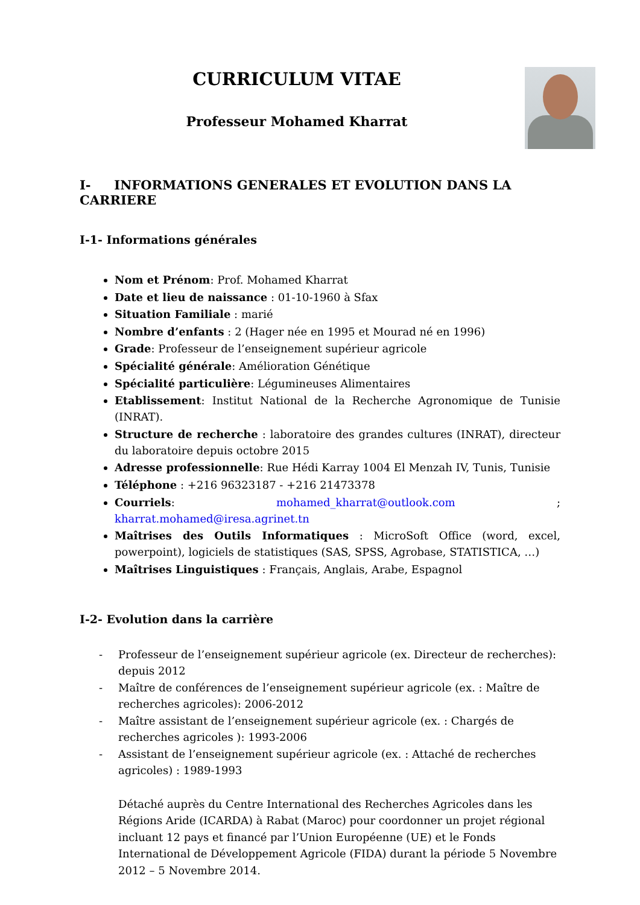CURRICULUM VITAE
Professeur Mohamed Kharrat
I- INFORMATIONS GENERALES ET EVOLUTION DANS LA CARRIERE
I-1- Informations générales
Nom et Prénom: Prof. Mohamed Kharrat
Date et lieu de naissance : 01-10-1960 à Sfax
Situation Familiale : marié
Nombre d’enfants : 2 (Hager née en 1995 et Mourad né en 1996)
Grade: Professeur de l’enseignement supérieur agricole
Spécialité générale: Amélioration Génétique
Spécialité particulière: Légumineuses Alimentaires
Etablissement: Institut National de la Recherche Agronomique de Tunisie (INRAT).
Structure de recherche : laboratoire des grandes cultures (INRAT), directeur du laboratoire depuis octobre 2015
Adresse professionnelle: Rue Hédi Karray 1004 El Menzah IV, Tunis, Tunisie
Téléphone : +216 96323187 - +216 21473378
Courriels: mohamed_kharrat@outlook.com ; kharrat.mohamed@iresa.agrinet.tn
Maîtrises des Outils Informatiques : MicroSoft Office (word, excel, powerpoint), logiciels de statistiques (SAS, SPSS, Agrobase, STATISTICA, …)
Maîtrises Linguistiques : Français, Anglais, Arabe, Espagnol
I-2- Evolution dans la carrière
- Professeur de l’enseignement supérieur agricole (ex. Directeur de recherches): depuis 2012
- Maître de conférences de l’enseignement supérieur agricole (ex. : Maître de recherches agricoles): 2006-2012
- Maître assistant de l’enseignement supérieur agricole (ex. : Chargés de recherches agricoles ): 1993-2006
- Assistant de l’enseignement supérieur agricole (ex. : Attaché de recherches agricoles) : 1989-1993
Détaché auprès du Centre International des Recherches Agricoles dans les Régions Aride (ICARDA) à Rabat (Maroc) pour coordonner un projet régional incluant 12 pays et financé par l’Union Européenne (UE) et le Fonds International de Développement Agricole (FIDA) durant la période 5 Novembre 2012 – 5 Novembre 2014.